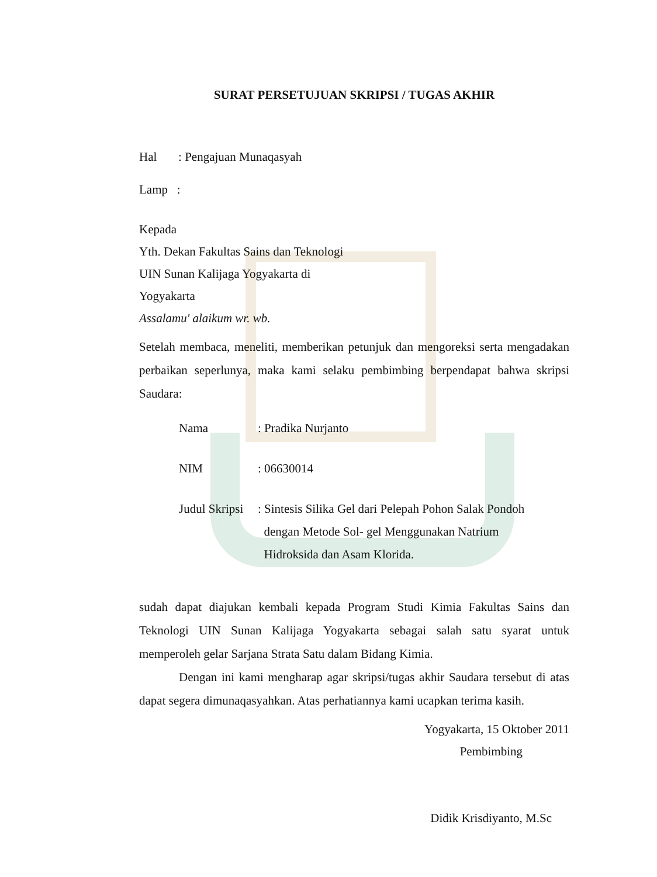SURAT PERSETUJUAN SKRIPSI / TUGAS AKHIR
Hal : Pengajuan Munaqasyah
Lamp :
Kepada
Yth. Dekan Fakultas Sains dan Teknologi
UIN Sunan Kalijaga Yogyakarta di
Yogyakarta
Assalamu' alaikum wr. wb.
Setelah membaca, meneliti, memberikan petunjuk dan mengoreksi serta mengadakan perbaikan seperlunya, maka kami selaku pembimbing berpendapat bahwa skripsi Saudara:
| Nama | : Pradika Nurjanto |
| NIM | : 06630014 |
| Judul Skripsi | : Sintesis Silika Gel dari Pelepah Pohon Salak Pondoh dengan Metode Sol- gel Menggunakan Natrium Hidroksida dan Asam Klorida. |
sudah dapat diajukan kembali kepada Program Studi Kimia Fakultas Sains dan Teknologi UIN Sunan Kalijaga Yogyakarta sebagai salah satu syarat untuk memperoleh gelar Sarjana Strata Satu dalam Bidang Kimia.
Dengan ini kami mengharap agar skripsi/tugas akhir Saudara tersebut di atas dapat segera dimunaqasyahkan. Atas perhatiannya kami ucapkan terima kasih.
Yogyakarta, 15 Oktober 2011
Pembimbing
Didik Krisdiyanto, M.Sc